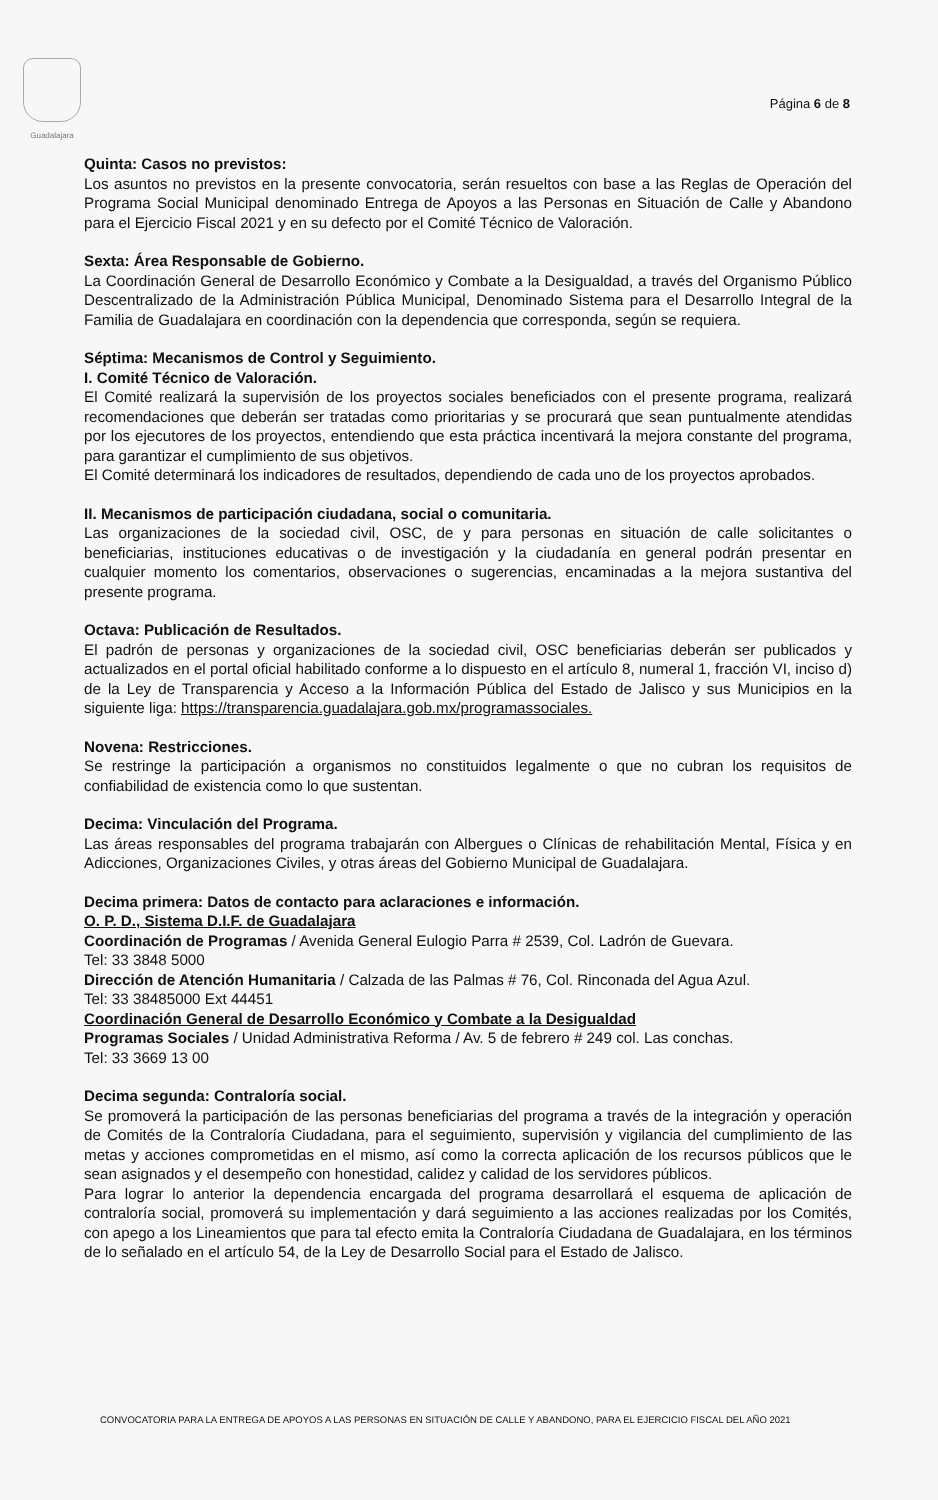Guadalajara
Página 6 de 8
Quinta: Casos no previstos:
Los asuntos no previstos en la presente convocatoria, serán resueltos con base a las Reglas de Operación del Programa Social Municipal denominado Entrega de Apoyos a las Personas en Situación de Calle y Abandono para el Ejercicio Fiscal 2021 y en su defecto por el Comité Técnico de Valoración.
Sexta: Área Responsable de Gobierno.
La Coordinación General de Desarrollo Económico y Combate a la Desigualdad, a través del Organismo Público Descentralizado de la Administración Pública Municipal, Denominado Sistema para el Desarrollo Integral de la Familia de Guadalajara en coordinación con la dependencia que corresponda, según se requiera.
Séptima: Mecanismos de Control y Seguimiento.
I. Comité Técnico de Valoración.
El Comité realizará la supervisión de los proyectos sociales beneficiados con el presente programa, realizará recomendaciones que deberán ser tratadas como prioritarias y se procurará que sean puntualmente atendidas por los ejecutores de los proyectos, entendiendo que esta práctica incentivará la mejora constante del programa, para garantizar el cumplimiento de sus objetivos.
El Comité determinará los indicadores de resultados, dependiendo de cada uno de los proyectos aprobados.
II. Mecanismos de participación ciudadana, social o comunitaria.
Las organizaciones de la sociedad civil, OSC, de y para personas en situación de calle solicitantes o beneficiarias, instituciones educativas o de investigación y la ciudadanía en general podrán presentar en cualquier momento los comentarios, observaciones o sugerencias, encaminadas a la mejora sustantiva del presente programa.
Octava: Publicación de Resultados.
El padrón de personas y organizaciones de la sociedad civil, OSC beneficiarias deberán ser publicados y actualizados en el portal oficial habilitado conforme a lo dispuesto en el artículo 8, numeral 1, fracción VI, inciso d) de la Ley de Transparencia y Acceso a la Información Pública del Estado de Jalisco y sus Municipios en la siguiente liga: https://transparencia.guadalajara.gob.mx/programassociales.
Novena: Restricciones.
Se restringe la participación a organismos no constituidos legalmente o que no cubran los requisitos de confiabilidad de existencia como lo que sustentan.
Decima: Vinculación del Programa.
Las áreas responsables del programa trabajarán con Albergues o Clínicas de rehabilitación Mental, Física y en Adicciones, Organizaciones Civiles, y otras áreas del Gobierno Municipal de Guadalajara.
Decima primera: Datos de contacto para aclaraciones e información.
O. P. D., Sistema D.I.F. de Guadalajara
Coordinación de Programas / Avenida General Eulogio Parra # 2539, Col. Ladrón de Guevara.
Tel: 33 3848 5000
Dirección de Atención Humanitaria / Calzada de las Palmas # 76, Col. Rinconada del Agua Azul.
Tel: 33 38485000 Ext 44451
Coordinación General de Desarrollo Económico y Combate a la Desigualdad
Programas Sociales / Unidad Administrativa Reforma / Av. 5 de febrero # 249 col. Las conchas.
Tel: 33 3669 13 00
Decima segunda: Contraloría social.
Se promoverá la participación de las personas beneficiarias del programa a través de la integración y operación de Comités de la Contraloría Ciudadana, para el seguimiento, supervisión y vigilancia del cumplimiento de las metas y acciones comprometidas en el mismo, así como la correcta aplicación de los recursos públicos que le sean asignados y el desempeño con honestidad, calidez y calidad de los servidores públicos.
Para lograr lo anterior la dependencia encargada del programa desarrollará el esquema de aplicación de contraloría social, promoverá su implementación y dará seguimiento a las acciones realizadas por los Comités, con apego a los Lineamientos que para tal efecto emita la Contraloría Ciudadana de Guadalajara, en los términos de lo señalado en el artículo 54, de la Ley de Desarrollo Social para el Estado de Jalisco.
CONVOCATORIA PARA LA ENTREGA DE APOYOS A LAS PERSONAS EN SITUACIÓN DE CALLE Y ABANDONO, PARA EL EJERCICIO FISCAL DEL AÑO 2021